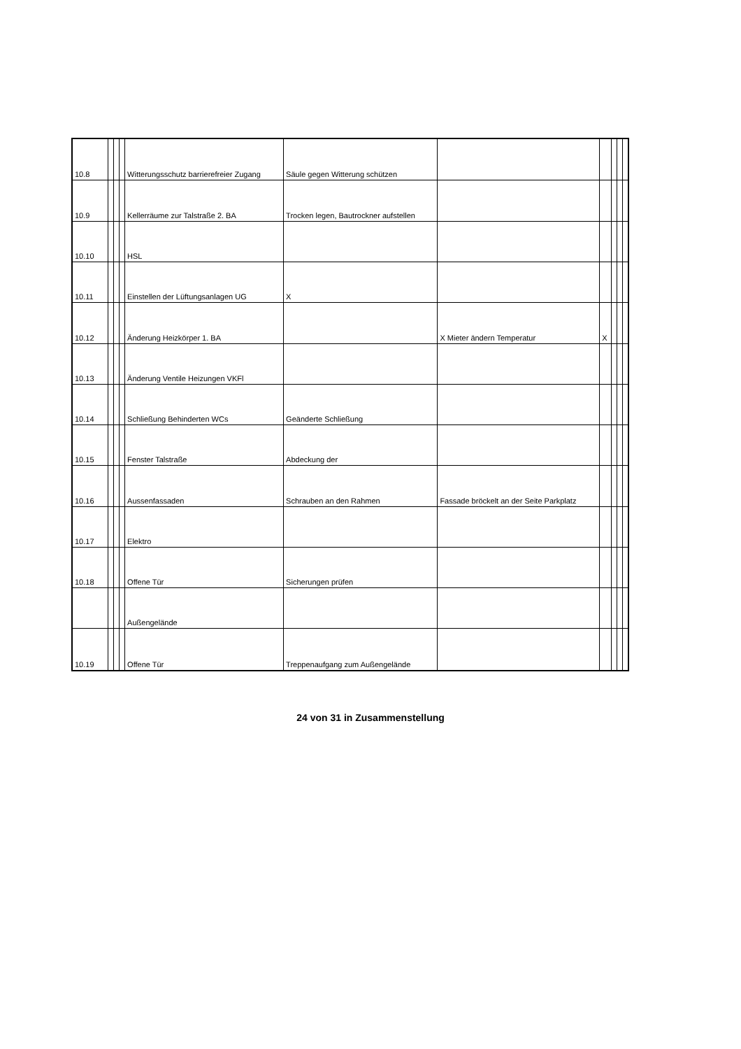| 10.8 | | | | Witterungsschutz barrierefreier Zugang | Säule gegen Witterung schützen | | | | | |
| 10.9 | | | | Kellerräume zur Talstraße 2. BA | Trocken legen, Bautrockner aufstellen | | | | | |
| 10.10 | | | | HSL | | | | | | |
| 10.11 | | | | Einstellen der Lüftungsanlagen UG | X | | | | | |
| 10.12 | | | | Änderung Heizkörper 1. BA | | X Mieter ändern Temperatur | X | | | |
| 10.13 | | | | Änderung Ventile Heizungen VKFl | | | | | | |
| 10.14 | | | | Schließung Behinderten WCs | Geänderte Schließung | | | | | |
| 10.15 | | | | Fenster Talstraße | Abdeckung der | | | | | |
| 10.16 | | | | Aussenfassaden | Schrauben an den Rahmen | Fassade bröckelt an der Seite Parkplatz | | | | |
| 10.17 | | | | Elektro | | | | | | |
| 10.18 | | | | Offene Tür | Sicherungen prüfen | | | | | |
| | | | | Außengelände | | | | | | |
| 10.19 | | | | Offene Tür | Treppenaufgang zum Außengelände | | | | | |
24 von 31 in Zusammenstellung